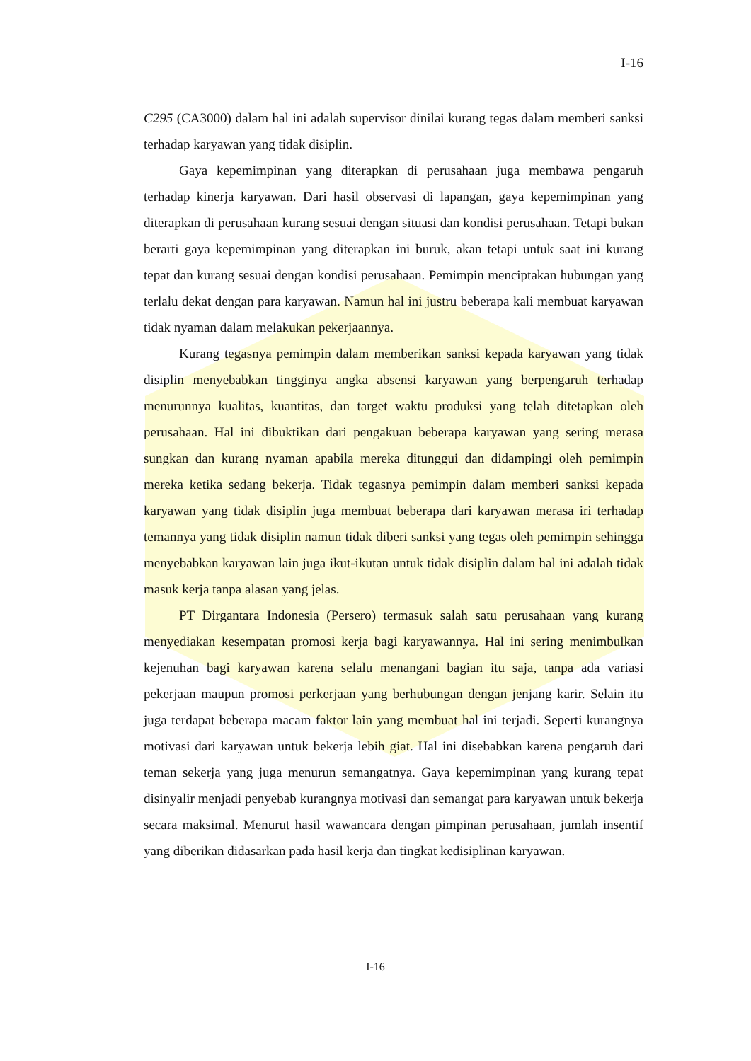I-16
C295 (CA3000) dalam hal ini adalah supervisor dinilai kurang tegas dalam memberi sanksi terhadap karyawan yang tidak disiplin.
Gaya kepemimpinan yang diterapkan di perusahaan juga membawa pengaruh terhadap kinerja karyawan. Dari hasil observasi di lapangan, gaya kepemimpinan yang diterapkan di perusahaan kurang sesuai dengan situasi dan kondisi perusahaan. Tetapi bukan berarti gaya kepemimpinan yang diterapkan ini buruk, akan tetapi untuk saat ini kurang tepat dan kurang sesuai dengan kondisi perusahaan. Pemimpin menciptakan hubungan yang terlalu dekat dengan para karyawan. Namun hal ini justru beberapa kali membuat karyawan tidak nyaman dalam melakukan pekerjaannya.
Kurang tegasnya pemimpin dalam memberikan sanksi kepada karyawan yang tidak disiplin menyebabkan tingginya angka absensi karyawan yang berpengaruh terhadap menurunnya kualitas, kuantitas, dan target waktu produksi yang telah ditetapkan oleh perusahaan. Hal ini dibuktikan dari pengakuan beberapa karyawan yang sering merasa sungkan dan kurang nyaman apabila mereka ditunggui dan didampingi oleh pemimpin mereka ketika sedang bekerja. Tidak tegasnya pemimpin dalam memberi sanksi kepada karyawan yang tidak disiplin juga membuat beberapa dari karyawan merasa iri terhadap temannya yang tidak disiplin namun tidak diberi sanksi yang tegas oleh pemimpin sehingga menyebabkan karyawan lain juga ikut-ikutan untuk tidak disiplin dalam hal ini adalah tidak masuk kerja tanpa alasan yang jelas.
PT Dirgantara Indonesia (Persero) termasuk salah satu perusahaan yang kurang menyediakan kesempatan promosi kerja bagi karyawannya. Hal ini sering menimbulkan kejenuhan bagi karyawan karena selalu menangani bagian itu saja, tanpa ada variasi pekerjaan maupun promosi perkerjaan yang berhubungan dengan jenjang karir. Selain itu juga terdapat beberapa macam faktor lain yang membuat hal ini terjadi. Seperti kurangnya motivasi dari karyawan untuk bekerja lebih giat. Hal ini disebabkan karena pengaruh dari teman sekerja yang juga menurun semangatnya. Gaya kepemimpinan yang kurang tepat disinyalir menjadi penyebab kurangnya motivasi dan semangat para karyawan untuk bekerja secara maksimal. Menurut hasil wawancara dengan pimpinan perusahaan, jumlah insentif yang diberikan didasarkan pada hasil kerja dan tingkat kedisiplinan karyawan.
I-16